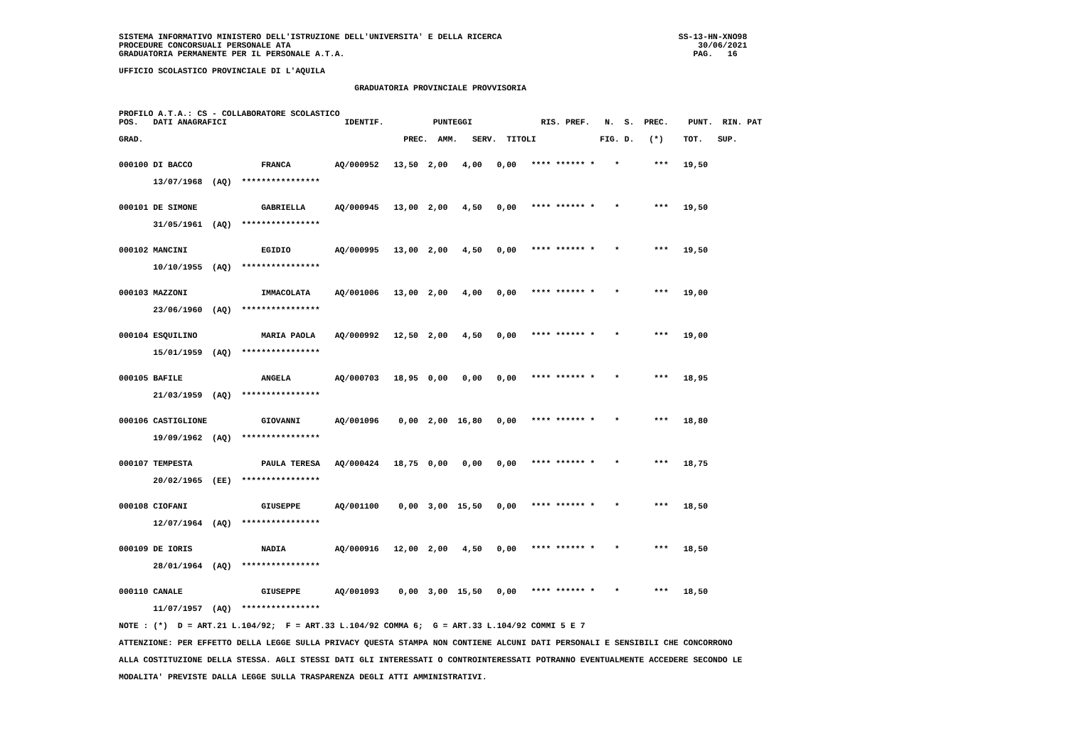SISTEMA INFORMATIVO MINISTERO DELL'ISTRUZIONE DELL'UNIVERSITA' E DELLA RICERCA                                    SS-13-HN-XNO98
PROCEDURE CONCORSUALI PERSONALE ATA                                                                                   30/06/2021
GRADUATORIA PERMANENTE PER IL PERSONALE A.T.A.                                                                       PAG.   16

UFFICIO SCOLASTICO PROVINCIALE DI L'AQUILA

                                                GRADUATORIA PROVINCIALE PROVVISORIA


PROFILO A.T.A.: CS - COLLABORATORE SCOLASTICO
POS.   DATI ANAGRAFICI                        IDENTIF.          PUNTEGGI              RIS. PREF.   N.  S.  PREC.    PUNT.  RIN. PAT

GRAD.                                                     PREC.  AMM.   SERV.  TITOLI             FIG. D.   (*)    TOT.   SUP.


000100 DI BACCO              FRANCA         AQ/000952   13,50  2,00   4,00   0,00   **** ****** *    *       ***   19,50

       13/07/1968  (AQ)  ****************


000101 DE SIMONE             GABRIELLA      AQ/000945   13,00  2,00   4,50   0,00   **** ****** *    *       ***   19,50

       31/05/1961  (AQ)  ****************


000102 MANCINI               EGIDIO         AQ/000995   13,00  2,00   4,50   0,00   **** ****** *    *       ***   19,50

       10/10/1955  (AQ)  ****************


000103 MAZZONI               IMMACOLATA     AQ/001006   13,00  2,00   4,00   0,00   **** ****** *    *       ***   19,00

       23/06/1960  (AQ)  ****************


000104 ESQUILINO             MARIA PAOLA    AQ/000992   12,50  2,00   4,50   0,00   **** ****** *    *       ***   19,00

       15/01/1959  (AQ)  ****************


000105 BAFILE                ANGELA         AQ/000703   18,95  0,00   0,00   0,00   **** ****** *    *       ***   18,95

       21/03/1959  (AQ)  ****************


000106 CASTIGLIONE           GIOVANNI       AQ/001096    0,00  2,00  16,80   0,00   **** ****** *    *       ***   18,80

       19/09/1962  (AQ)  ****************


000107 TEMPESTA              PAULA TERESA   AQ/000424   18,75  0,00   0,00   0,00   **** ****** *    *       ***   18,75

       20/02/1965  (EE)  ****************


000108 CIOFANI               GIUSEPPE       AQ/001100    0,00  3,00  15,50   0,00   **** ****** *    *       ***   18,50

       12/07/1964  (AQ)  ****************


000109 DE IORIS              NADIA          AQ/000916   12,00  2,00   4,50   0,00   **** ****** *    *       ***   18,50

       28/01/1964  (AQ)  ****************


000110 CANALE                GIUSEPPE       AQ/001093    0,00  3,00  15,50   0,00   **** ****** *    *       ***   18,50

       11/07/1957  (AQ)  ****************

NOTE : (*)  D = ART.21 L.104/92;  F = ART.33 L.104/92 COMMA 6;  G = ART.33 L.104/92 COMMI 5 E 7

ATTENZIONE: PER EFFETTO DELLA LEGGE SULLA PRIVACY QUESTA STAMPA NON CONTIENE ALCUNI DATI PERSONALI E SENSIBILI CHE CONCORRONO

ALLA COSTITUZIONE DELLA STESSA. AGLI STESSI DATI GLI INTERESSATI O CONTROINTERESSATI POTRANNO EVENTUALMENTE ACCEDERE SECONDO LE

MODALITA' PREVISTE DALLA LEGGE SULLA TRASPARENZA DEGLI ATTI AMMINISTRATIVI.